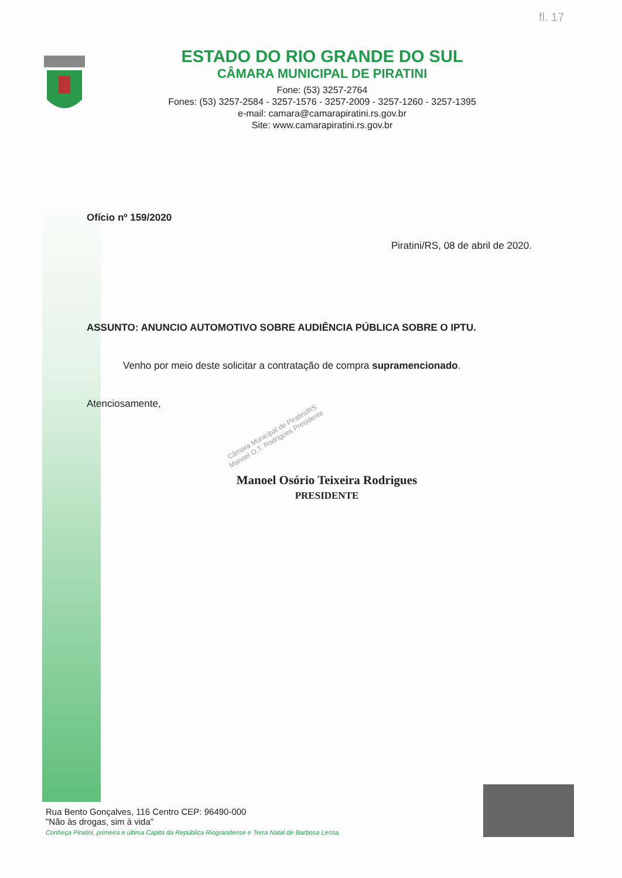fl. 17
ESTADO DO RIO GRANDE DO SUL
CÂMARA MUNICIPAL DE PIRATINI
Fone: (53) 3257-2764
Fones: (53) 3257-2584 - 3257-1576 - 3257-2009 - 3257-1260 - 3257-1395
e-mail: camara@camarapiratini.rs.gov.br
Site: www.camarapiratini.rs.gov.br
Ofício nº 159/2020
Piratini/RS, 08 de abril de 2020.
ASSUNTO: ANUNCIO AUTOMOTIVO SOBRE AUDIÊNCIA PÚBLICA SOBRE O IPTU.
Venho por meio deste solicitar a contratação de compra supramencionado.
Atenciosamente,
Câmara Municipal de Piratini/RS Manoel O.T. Rodrigues Presidente
Manoel Osório Teixeira Rodrigues
PRESIDENTE
Rua Bento Gonçalves, 116 Centro CEP: 96490-000
"Não às drogas, sim à vida"
Conheça Piratini, primeira e última Capita da República Riograndense e Terra Natal de Barbosa Lessa.